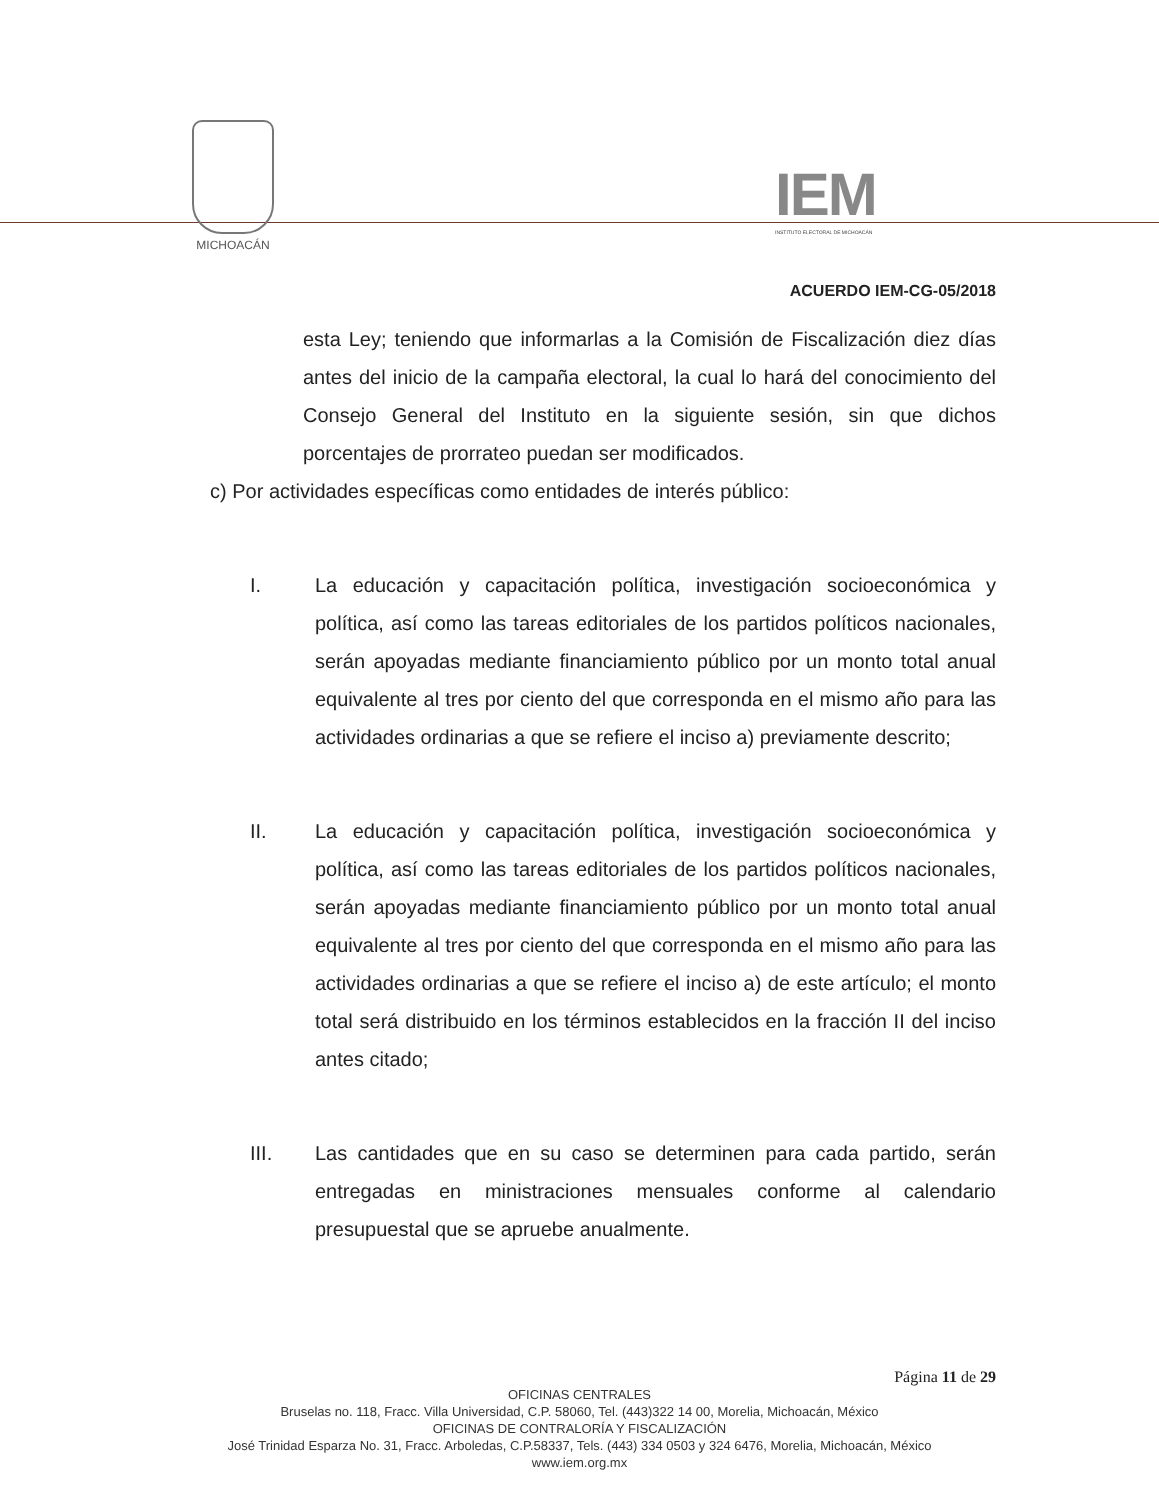MICHOACÁN
IEM
INSTITUTO ELECTORAL DE MICHOACÁN
ACUERDO IEM-CG-05/2018
esta Ley; teniendo que informarlas a la Comisión de Fiscalización diez días antes del inicio de la campaña electoral, la cual lo hará del conocimiento del Consejo General del Instituto en la siguiente sesión, sin que dichos porcentajes de prorrateo puedan ser modificados.
c) Por actividades específicas como entidades de interés público:
I. La educación y capacitación política, investigación socioeconómica y política, así como las tareas editoriales de los partidos políticos nacionales, serán apoyadas mediante financiamiento público por un monto total anual equivalente al tres por ciento del que corresponda en el mismo año para las actividades ordinarias a que se refiere el inciso a) previamente descrito;
II. La educación y capacitación política, investigación socioeconómica y política, así como las tareas editoriales de los partidos políticos nacionales, serán apoyadas mediante financiamiento público por un monto total anual equivalente al tres por ciento del que corresponda en el mismo año para las actividades ordinarias a que se refiere el inciso a) de este artículo; el monto total será distribuido en los términos establecidos en la fracción II del inciso antes citado;
III. Las cantidades que en su caso se determinen para cada partido, serán entregadas en ministraciones mensuales conforme al calendario presupuestal que se apruebe anualmente.
Página 11 de 29
OFICINAS CENTRALES
Bruselas no. 118, Fracc. Villa Universidad, C.P. 58060, Tel. (443)322 14 00, Morelia, Michoacán, México
OFICINAS DE CONTRALORÍA Y FISCALIZACIÓN
José Trinidad Esparza No. 31, Fracc. Arboledas, C.P.58337, Tels. (443) 334 0503 y 324 6476, Morelia, Michoacán, México
www.iem.org.mx